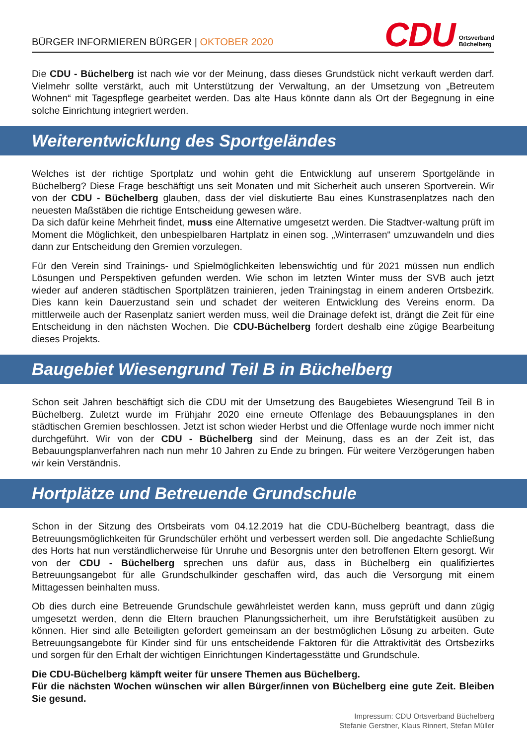BÜRGER INFORMIEREN BÜRGER | OKTOBER 2020
CDU
Ortsverband
Büchelberg
Die CDU - Büchelberg ist nach wie vor der Meinung, dass dieses Grundstück nicht verkauft werden darf. Vielmehr sollte verstärkt, auch mit Unterstützung der Verwaltung, an der Umsetzung von „Betreutem Wohnen“ mit Tagespflege gearbeitet werden. Das alte Haus könnte dann als Ort der Begegnung in eine solche Einrichtung integriert werden.
Weiterentwicklung des Sportgeländes
Welches ist der richtige Sportplatz und wohin geht die Entwicklung auf unserem Sportgelände in Büchelberg? Diese Frage beschäftigt uns seit Monaten und mit Sicherheit auch unseren Sportverein. Wir von der CDU - Büchelberg glauben, dass der viel diskutierte Bau eines Kunstrasenplatzes nach den neuesten Maßstäben die richtige Entscheidung gewesen wäre.
Da sich dafür keine Mehrheit findet, muss eine Alternative umgesetzt werden. Die Stadtver-waltung prüft im Moment die Möglichkeit, den unbespielbaren Hartplatz in einen sog. „Winterrasen“ umzuwandeln und dies dann zur Entscheidung den Gremien vorzulegen.
Für den Verein sind Trainings- und Spielmöglichkeiten lebenswichtig und für 2021 müssen nun endlich Lösungen und Perspektiven gefunden werden. Wie schon im letzten Winter muss der SVB auch jetzt wieder auf anderen städtischen Sportplätzen trainieren, jeden Trainingstag in einem anderen Ortsbezirk. Dies kann kein Dauerzustand sein und schadet der weiteren Entwicklung des Vereins enorm. Da mittlerweile auch der Rasenplatz saniert werden muss, weil die Drainage defekt ist, drängt die Zeit für eine Entscheidung in den nächsten Wochen. Die CDU-Büchelberg fordert deshalb eine zügige Bearbeitung dieses Projekts.
Baugebiet Wiesengrund Teil B in Büchelberg
Schon seit Jahren beschäftigt sich die CDU mit der Umsetzung des Baugebietes Wiesengrund Teil B in Büchelberg. Zuletzt wurde im Frühjahr 2020 eine erneute Offenlage des Bebauungsplanes in den städtischen Gremien beschlossen. Jetzt ist schon wieder Herbst und die Offenlage wurde noch immer nicht durchgeführt. Wir von der CDU - Büchelberg sind der Meinung, dass es an der Zeit ist, das Bebauungsplanverfahren nach nun mehr 10 Jahren zu Ende zu bringen. Für weitere Verzögerungen haben wir kein Verständnis.
Hortplätze und Betreuende Grundschule
Schon in der Sitzung des Ortsbeirats vom 04.12.2019 hat die CDU-Büchelberg beantragt, dass die Betreuungsmöglichkeiten für Grundschüler erhöht und verbessert werden soll. Die angedachte Schließung des Horts hat nun verständlicherweise für Unruhe und Besorgnis unter den betroffenen Eltern gesorgt. Wir von der CDU - Büchelberg sprechen uns dafür aus, dass in Büchelberg ein qualifiziertes Betreuungsangebot für alle Grundschulkinder geschaffen wird, das auch die Versorgung mit einem Mittagessen beinhalten muss.
Ob dies durch eine Betreuende Grundschule gewährleistet werden kann, muss geprüft und dann zügig umgesetzt werden, denn die Eltern brauchen Planungssicherheit, um ihre Berufstätigkeit ausüben zu können. Hier sind alle Beteiligten gefordert gemeinsam an der bestmöglichen Lösung zu arbeiten. Gute Betreuungsangebote für Kinder sind für uns entscheidende Faktoren für die Attraktivität des Ortsbezirks und sorgen für den Erhalt der wichtigen Einrichtungen Kindertagesstätte und Grundschule.
Die CDU-Büchelberg kämpft weiter für unsere Themen aus Büchelberg.
Für die nächsten Wochen wünschen wir allen Bürger/innen von Büchelberg eine gute Zeit. Bleiben Sie gesund.
Impressum: CDU Ortsverband Büchelberg
Stefanie Gerstner, Klaus Rinnert, Stefan Müller